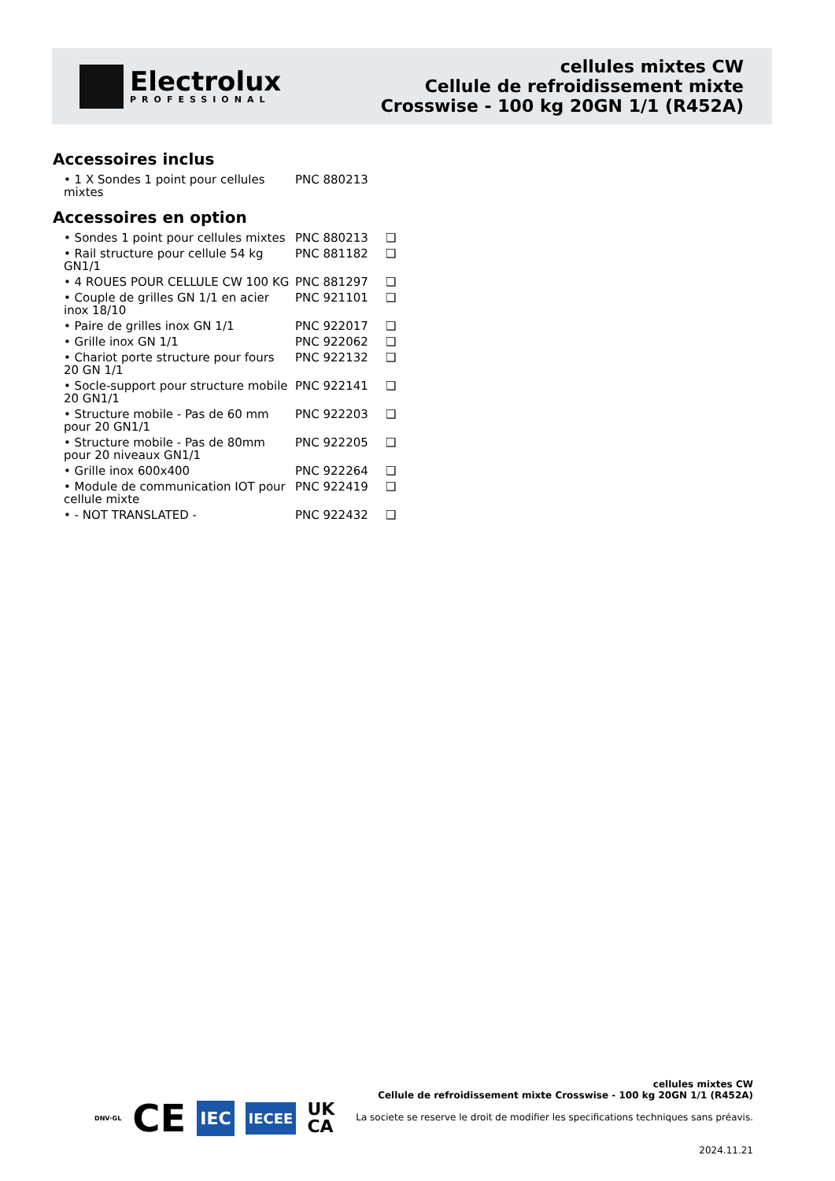Electrolux
PROFESSIONAL
cellules mixtes CW
Cellule de refroidissement mixte
Crosswise - 100 kg 20GN 1/1 (R452A)
Accessoires inclus
| • 1 X Sondes 1 point pour cellules mixtes | PNC 880213 | |
Accessoires en option
| • Sondes 1 point pour cellules mixtes | PNC 880213 | ❑ |
| • Rail structure pour cellule 54 kg GN1/1 | PNC 881182 | ❑ |
| • 4 ROUES POUR CELLULE CW 100 KG | PNC 881297 | ❑ |
| • Couple de grilles GN 1/1 en acier inox 18/10 | PNC 921101 | ❑ |
| • Paire de grilles inox GN 1/1 | PNC 922017 | ❑ |
| • Grille inox GN 1/1 | PNC 922062 | ❑ |
| • Chariot porte structure pour fours 20 GN 1/1 | PNC 922132 | ❑ |
| • Socle-support pour structure mobile 20 GN1/1 | PNC 922141 | ❑ |
| • Structure mobile - Pas de 60 mm pour 20 GN1/1 | PNC 922203 | ❑ |
| • Structure mobile - Pas de 80mm pour 20 niveaux GN1/1 | PNC 922205 | ❑ |
| • Grille inox 600x400 | PNC 922264 | ❑ |
| • Module de communication IOT pour cellule mixte | PNC 922419 | ❑ |
| • - NOT TRANSLATED - | PNC 922432 | ❑ |
DNV·GL CE IEC IECEE UK
CA
cellules mixtes CW
Cellule de refroidissement mixte Crosswise - 100 kg 20GN 1/1 (R452A)
La societe se reserve le droit de modifier les specifications techniques sans préavis.
2024.11.21